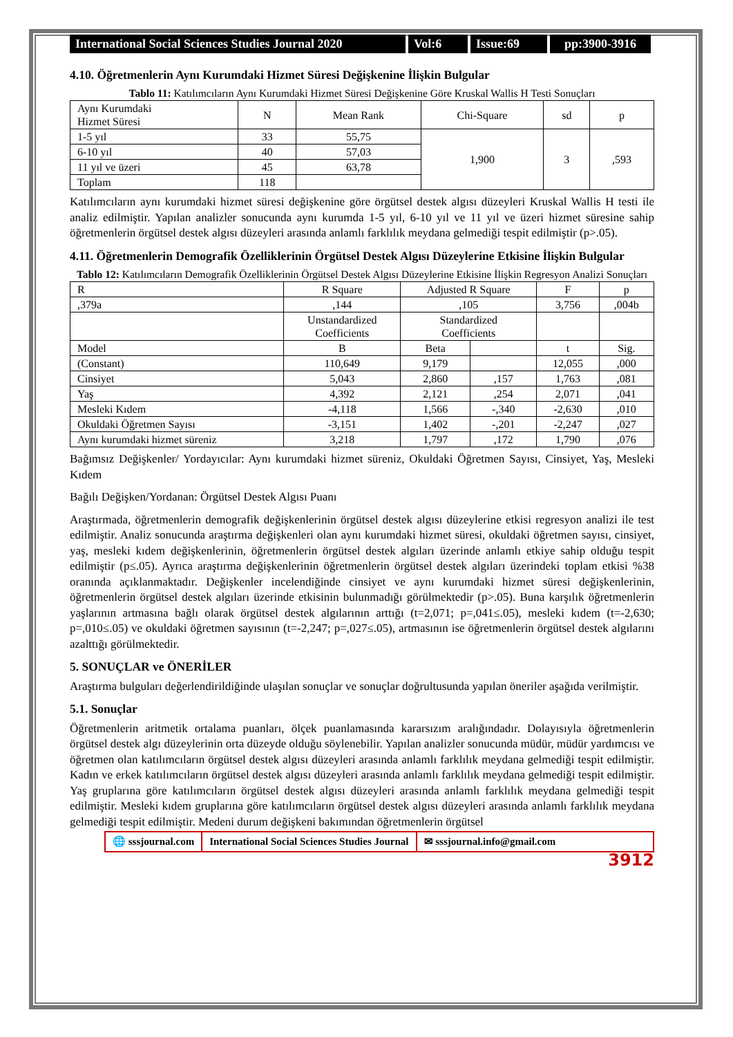International Social Sciences Studies Journal 2020
Vol:6 Issue:69 pp:3900-3916
4.10. Öğretmenlerin Aynı Kurumdaki Hizmet Süresi Değişkenine İlişkin Bulgular
Tablo 11: Katılımcıların Aynı Kurumdaki Hizmet Süresi Değişkenine Göre Kruskal Wallis H Testi Sonuçları
| Aynı Kurumdaki Hizmet Süresi | N | Mean Rank | Chi-Square | sd | p |
| --- | --- | --- | --- | --- | --- |
| 1-5 yıl | 33 | 55,75 | 1,900 | 3 | ,593 |
| 6-10 yıl | 40 | 57,03 | | | |
| 11 yıl ve üzeri | 45 | 63,78 | | | |
| Toplam | 118 | | | | |
Katılımcıların aynı kurumdaki hizmet süresi değişkenine göre örgütsel destek algısı düzeyleri Kruskal Wallis H testi ile analiz edilmiştir. Yapılan analizler sonucunda aynı kurumda 1-5 yıl, 6-10 yıl ve 11 yıl ve üzeri hizmet süresine sahip öğretmenlerin örgütsel destek algısı düzeyleri arasında anlamlı farklılık meydana gelmediği tespit edilmiştir (p>.05).
4.11. Öğretmenlerin Demografik Özelliklerinin Örgütsel Destek Algısı Düzeylerine Etkisine İlişkin Bulgular
Tablo 12: Katılımcıların Demografik Özelliklerinin Örgütsel Destek Algısı Düzeylerine Etkisine İlişkin Regresyon Analizi Sonuçları
| R | R Square | Adjusted R Square | | F | p |
| --- | --- | --- | --- | --- | --- |
| ,379a | ,144 | ,105 | | 3,756 | ,004b |
| | Unstandardized Coefficients | Standardized Coefficients | | | |
| Model | B | Beta | | t | Sig. |
| (Constant) | 110,649 | 9,179 | | 12,055 | ,000 |
| Cinsiyet | 5,043 | 2,860 | ,157 | 1,763 | ,081 |
| Yaş | 4,392 | 2,121 | ,254 | 2,071 | ,041 |
| Mesleki Kıdem | -4,118 | 1,566 | -,340 | -2,630 | ,010 |
| Okuldaki Öğretmen Sayısı | -3,151 | 1,402 | -,201 | -2,247 | ,027 |
| Aynı kurumdaki hizmet süreniz | 3,218 | 1,797 | ,172 | 1,790 | ,076 |
Bağımsız Değişkenler/ Yordayıcılar: Aynı kurumdaki hizmet süreniz, Okuldaki Öğretmen Sayısı, Cinsiyet, Yaş, Mesleki Kıdem
Bağılı Değişken/Yordanan: Örgütsel Destek Algısı Puanı
Araştırmada, öğretmenlerin demografik değişkenlerinin örgütsel destek algısı düzeylerine etkisi regresyon analizi ile test edilmiştir. Analiz sonucunda araştırma değişkenleri olan aynı kurumdaki hizmet süresi, okuldaki öğretmen sayısı, cinsiyet, yaş, mesleki kıdem değişkenlerinin, öğretmenlerin örgütsel destek algıları üzerinde anlamlı etkiye sahip olduğu tespit edilmiştir (p≤.05). Ayrıca araştırma değişkenlerinin öğretmenlerin örgütsel destek algıları üzerindeki toplam etkisi %38 oranında açıklanmaktadır. Değişkenler incelendiğinde cinsiyet ve aynı kurumdaki hizmet süresi değişkenlerinin, öğretmenlerin örgütsel destek algıları üzerinde etkisinin bulunmadığı görülmektedir (p>.05). Buna karşılık öğretmenlerin yaşlarının artmasına bağlı olarak örgütsel destek algılarının arttığı (t=2,071; p=,041≤.05), mesleki kıdem (t=-2,630; p=,010≤.05) ve okuldaki öğretmen sayısının (t=-2,247; p=,027≤.05), artmasının ise öğretmenlerin örgütsel destek algılarını azalttığı görülmektedir.
5. SONUÇLAR ve ÖNERİLER
Araştırma bulguları değerlendirildiğinde ulaşılan sonuçlar ve sonuçlar doğrultusunda yapılan öneriler aşağıda verilmiştir.
5.1. Sonuçlar
Öğretmenlerin aritmetik ortalama puanları, ölçek puanlamasında kararsızım aralığındadır. Dolayısıyla öğretmenlerin örgütsel destek algı düzeylerinin orta düzeyde olduğu söylenebilir. Yapılan analizler sonucunda müdür, müdür yardımcısı ve öğretmen olan katılımcıların örgütsel destek algısı düzeyleri arasında anlamlı farklılık meydana gelmediği tespit edilmiştir. Kadın ve erkek katılımcıların örgütsel destek algısı düzeyleri arasında anlamlı farklılık meydana gelmediği tespit edilmiştir. Yaş gruplarına göre katılımcıların örgütsel destek algısı düzeyleri arasında anlamlı farklılık meydana gelmediği tespit edilmiştir. Mesleki kıdem gruplarına göre katılımcıların örgütsel destek algısı düzeyleri arasında anlamlı farklılık meydana gelmediği tespit edilmiştir. Medeni durum değişkeni bakımından öğretmenlerin örgütsel
🌐 sssjournal.com International Social Sciences Studies Journal
✉ sssjournal.info@gmail.com
3912